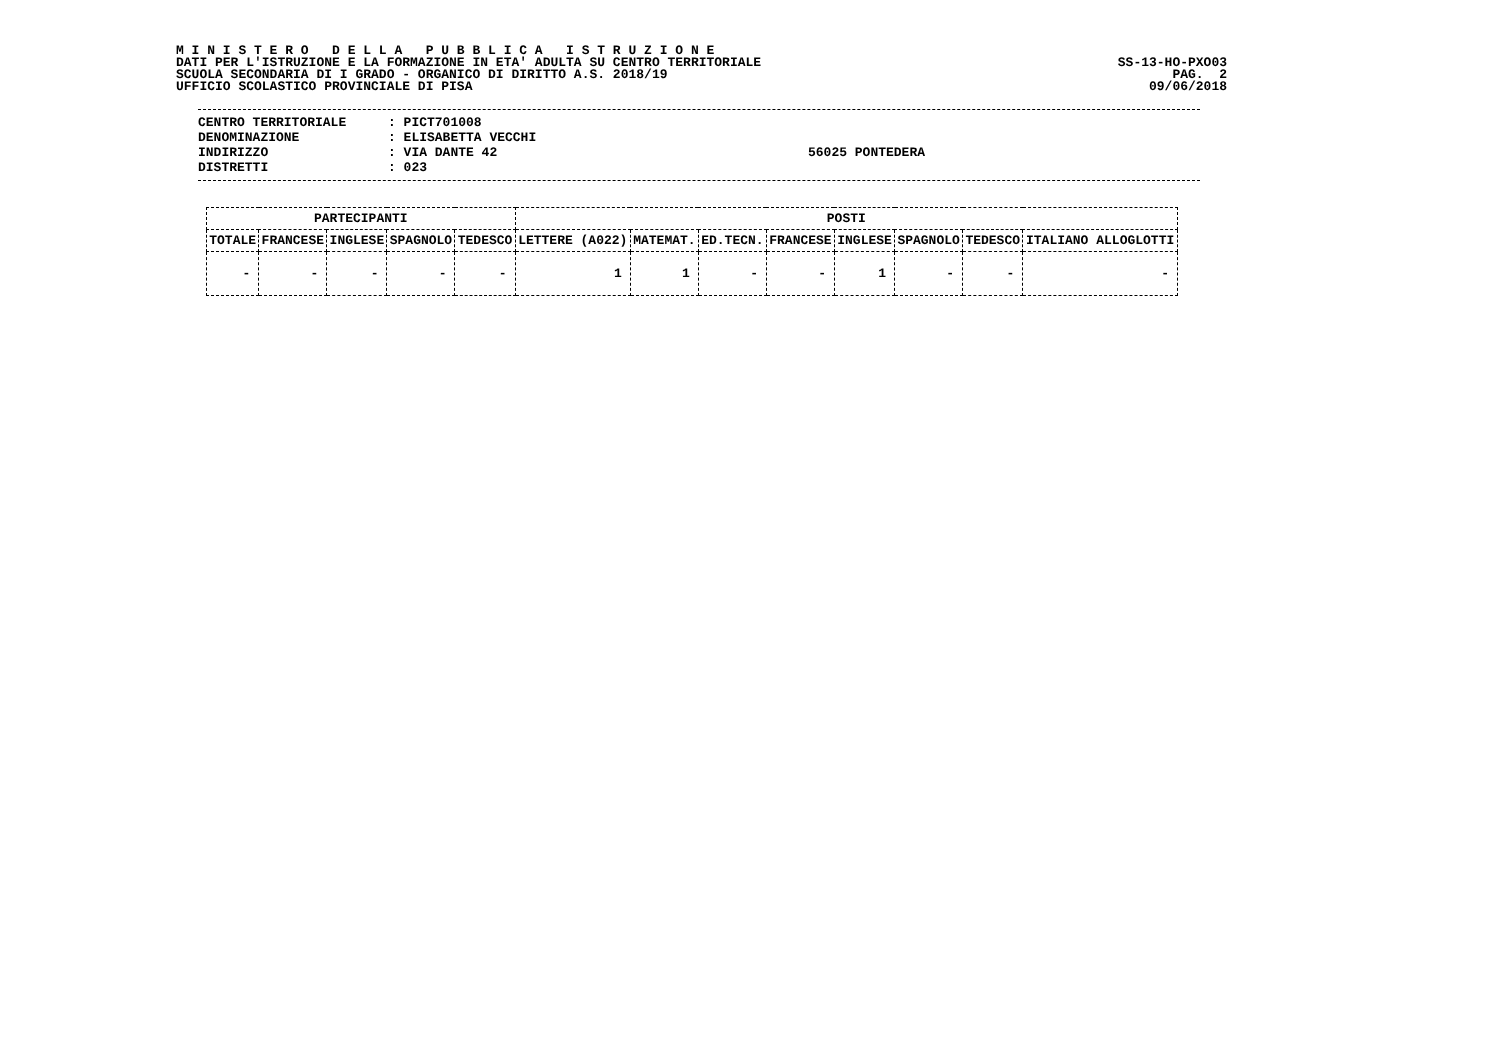M I N I S T E R O D E L L A P U B B L I C A I S T R U Z I O N E
DATI PER L'ISTRUZIONE E LA FORMAZIONE IN ETA' ADULTA SU CENTRO TERRITORIALE
SCUOLA SECONDARIA DI I GRADO - ORGANICO DI DIRITTO A.S. 2018/19
UFFICIO SCOLASTICO PROVINCIALE DI PISA
SS-13-HO-PXO03
PAG. 2
09/06/2018
CENTRO TERRITORIALE: PICT701008
DENOMINAZIONE: ELISABETTA VECCHI
INDIRIZZO: VIA DANTE 42 56025 PONTEDERA
DISTRETTI: 023
| PARTECIPANTI | | | | | POSTI | | | | | | | |
| --- | --- | --- | --- | --- | --- | --- | --- | --- | --- | --- | --- | --- |
| TOTALE | FRANCESE | INGLESE | SPAGNOLO | TEDESCO | LETTERE (A022) | MATEMAT. | ED.TECN. | FRANCESE | INGLESE | SPAGNOLO | TEDESCO | ITALIANO ALLOGLOTTI |
| - | - | - | - | - | 1 | 1 | - | - | 1 | - | - | - |